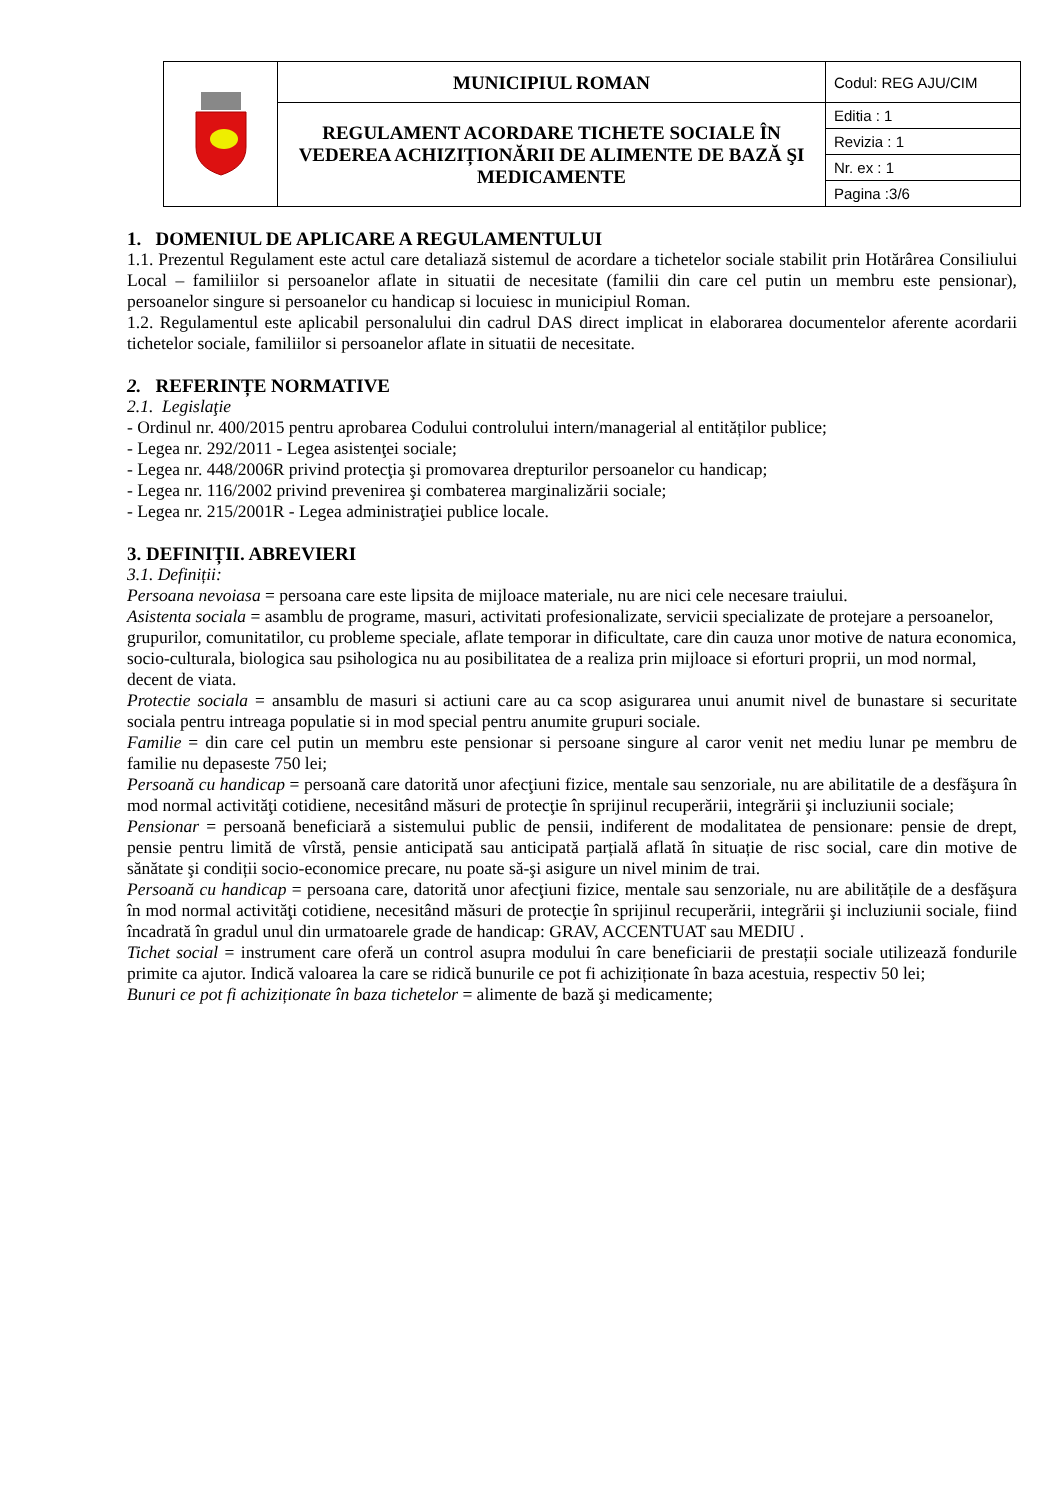| | MUNICIPIUL ROMAN | Codul: REG AJU/CIM |
| | REGULAMENT ACORDARE TICHETE SOCIALE ÎN VEDEREA ACHIZIȚIONĂRII DE ALIMENTE DE BAZĂ ŞI MEDICAMENTE | Editia : 1 |
| | | Revizia : 1 |
| | | Nr. ex : 1 |
| | | Pagina :3/6 |
1. DOMENIUL DE APLICARE A REGULAMENTULUI
1.1. Prezentul Regulament este actul care detaliază sistemul de acordare a tichetelor sociale stabilit prin Hotărârea Consiliului Local – familiilor si persoanelor aflate in situatii de necesitate (familii din care cel putin un membru este pensionar), persoanelor singure si persoanelor cu handicap si locuiesc in municipiul Roman.
1.2. Regulamentul este aplicabil personalului din cadrul DAS direct implicat in elaborarea documentelor aferente acordarii tichetelor sociale, familiilor si persoanelor aflate in situatii de necesitate.
2. REFERINȚE NORMATIVE
2.1. Legislaţie
- Ordinul nr. 400/2015 pentru aprobarea Codului controlului intern/managerial al entităților publice;
- Legea nr. 292/2011 - Legea asistenţei sociale;
- Legea nr. 448/2006R privind protecţia şi promovarea drepturilor persoanelor cu handicap;
- Legea nr. 116/2002 privind prevenirea şi combaterea marginalizării sociale;
- Legea nr. 215/2001R - Legea administraţiei publice locale.
3. DEFINIȚII. ABREVIERI
3.1. Definiții:
Persoana nevoiasa = persoana care este lipsita de mijloace materiale, nu are nici cele necesare traiului.
Asistenta sociala = asamblu de programe, masuri, activitati profesionalizate, servicii specializate de protejare a persoanelor, grupurilor, comunitatilor, cu probleme speciale, aflate temporar in dificultate, care din cauza unor motive de natura economica, socio-culturala, biologica sau psihologica nu au posibilitatea de a realiza prin mijloace si eforturi proprii, un mod normal, decent de viata.
Protectie sociala = ansamblu de masuri si actiuni care au ca scop asigurarea unui anumit nivel de bunastare si securitate sociala pentru intreaga populatie si in mod special pentru anumite grupuri sociale.
Familie = din care cel putin un membru este pensionar si persoane singure al caror venit net mediu lunar pe membru de familie nu depaseste 750 lei;
Persoană cu handicap = persoană care datorită unor afecţiuni fizice, mentale sau senzoriale, nu are abilitatile de a desfăşura în mod normal activităţi cotidiene, necesitând măsuri de protecţie în sprijinul recuperării, integrării şi incluziunii sociale;
Pensionar = persoană beneficiară a sistemului public de pensii, indiferent de modalitatea de pensionare: pensie de drept, pensie pentru limită de vîrstă, pensie anticipată sau anticipată parțială aflată în situație de risc social, care din motive de sănătate şi condiții socio-economice precare, nu poate să-şi asigure un nivel minim de trai.
Persoană cu handicap = persoana care, datorită unor afecţiuni fizice, mentale sau senzoriale, nu are abilitățile de a desfăşura în mod normal activităţi cotidiene, necesitând măsuri de protecţie în sprijinul recuperării, integrării şi incluziunii sociale, fiind încadrată în gradul unul din urmatoarele grade de handicap: GRAV, ACCENTUAT sau MEDIU .
Tichet social = instrument care oferă un control asupra modului în care beneficiarii de prestații sociale utilizează fondurile primite ca ajutor. Indică valoarea la care se ridică bunurile ce pot fi achiziționate în baza acestuia, respectiv 50 lei;
Bunuri ce pot fi achiziționate în baza tichetelor = alimente de bază şi medicamente;